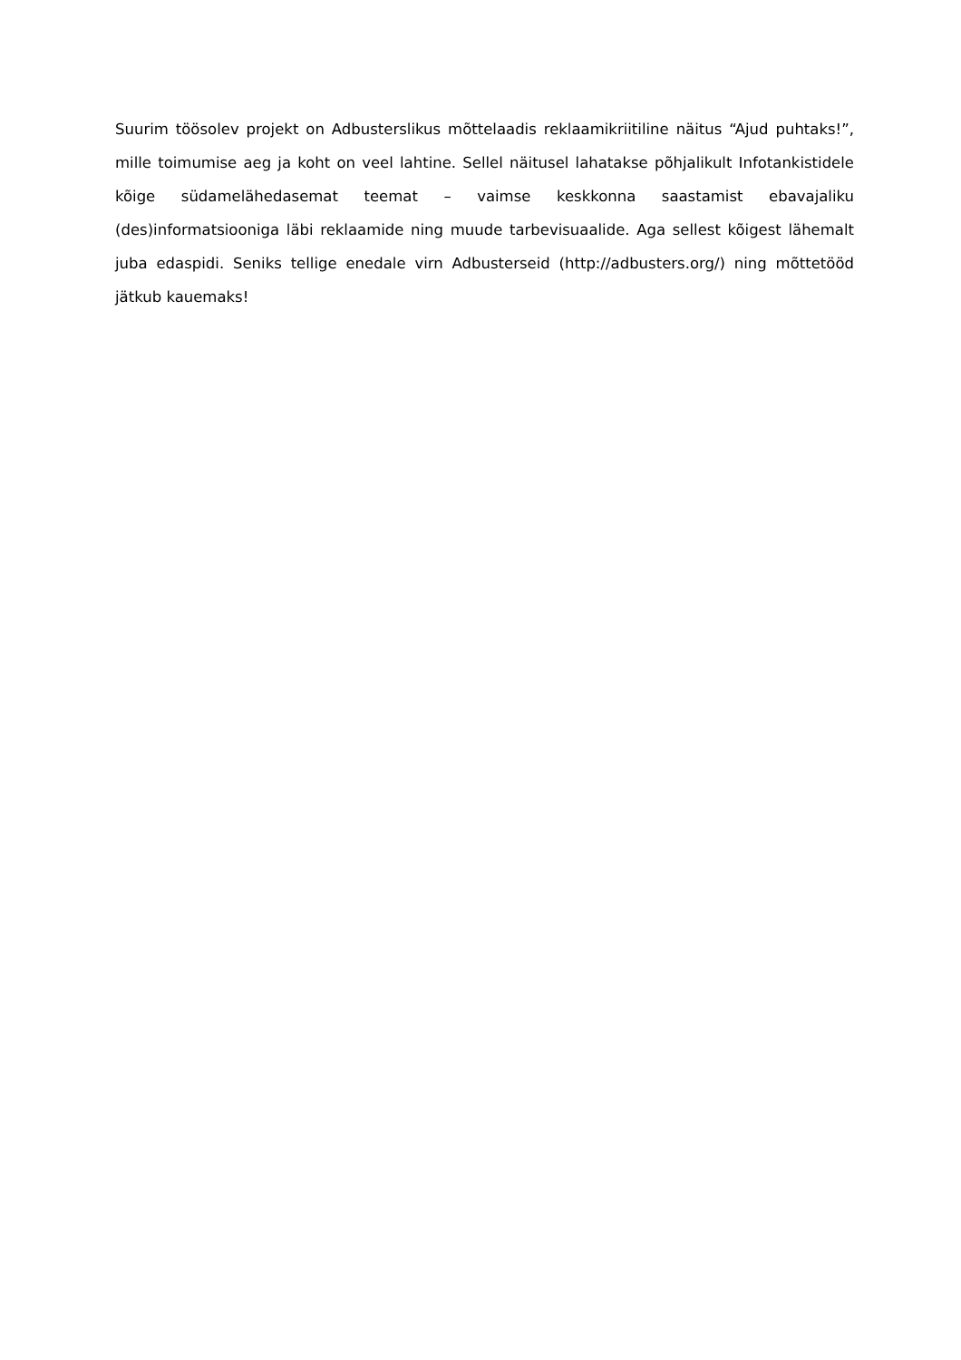Suurim töösolev projekt on Adbusterslikus mõttelaadis reklaamikriitiline näitus “Ajud puhtaks!”, mille toimumise aeg ja koht on veel lahtine. Sellel näitusel lahatakse põhjalikult Infotankistidele kõige südamelähedasemat teemat – vaimse keskkonna saastamist ebavajaliku (des)informatsiooniga läbi reklaamide ning muude tarbevisuaalide. Aga sellest kõigest lähemalt juba edaspidi. Seniks tellige enedale virn Adbusterseid (http://adbusters.org/) ning mõttetööd jätkub kauemaks!